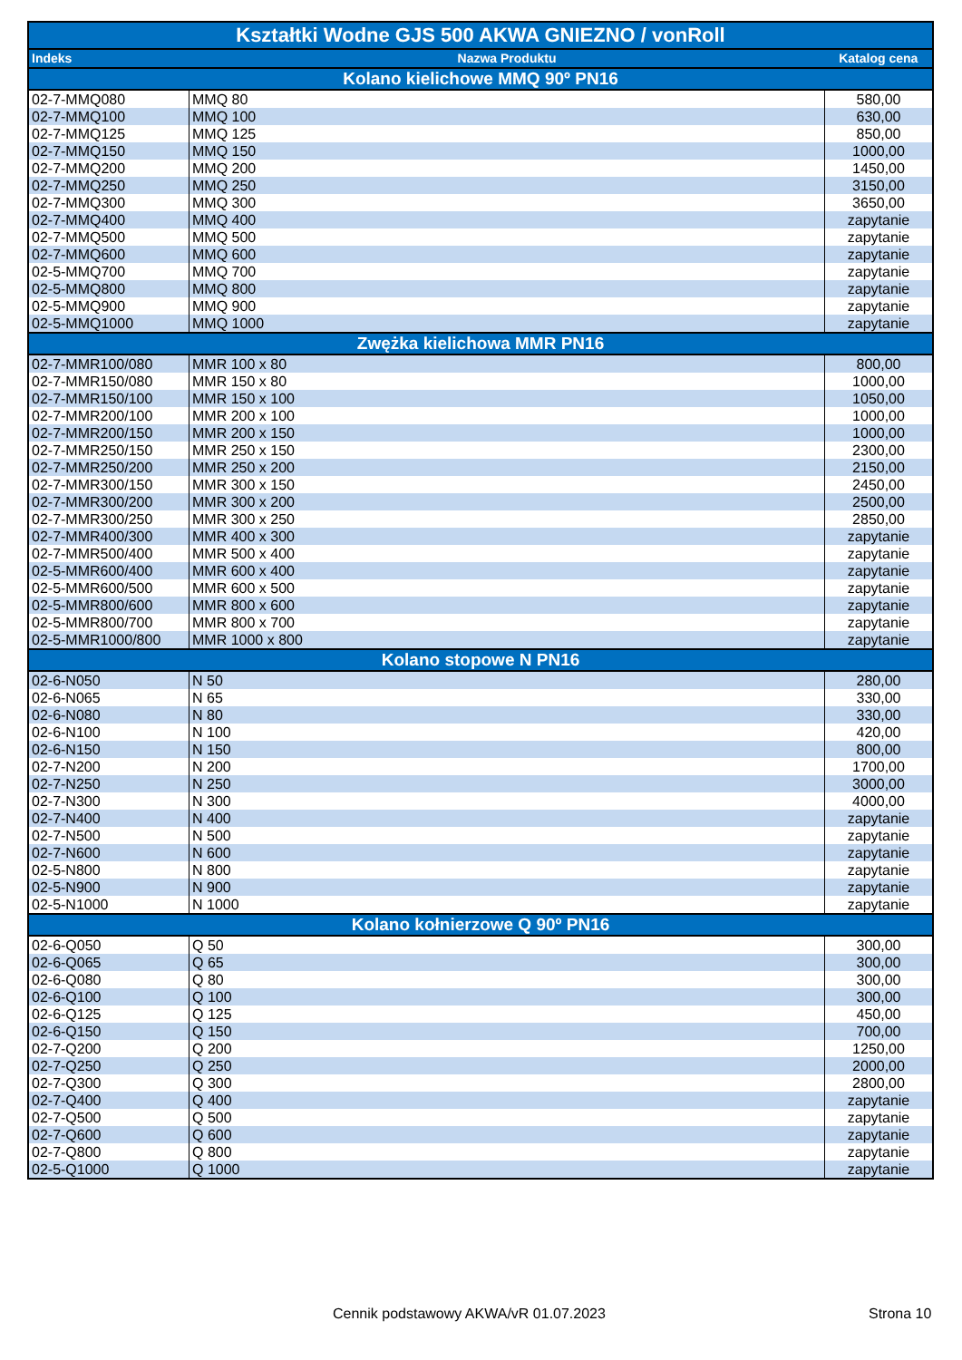| Kształtki Wodne GJS 500 AKWA GNIEZNO / vonRoll | | |
| --- | --- | --- |
| Indeks | Nazwa Produktu | Katalog cena |
| Kolano kielichowe MMQ 90º PN16 | | |
| 02-7-MMQ080 | MMQ 80 | 580,00 |
| 02-7-MMQ100 | MMQ 100 | 630,00 |
| 02-7-MMQ125 | MMQ 125 | 850,00 |
| 02-7-MMQ150 | MMQ 150 | 1000,00 |
| 02-7-MMQ200 | MMQ 200 | 1450,00 |
| 02-7-MMQ250 | MMQ 250 | 3150,00 |
| 02-7-MMQ300 | MMQ 300 | 3650,00 |
| 02-7-MMQ400 | MMQ 400 | zapytanie |
| 02-7-MMQ500 | MMQ 500 | zapytanie |
| 02-7-MMQ600 | MMQ 600 | zapytanie |
| 02-5-MMQ700 | MMQ 700 | zapytanie |
| 02-5-MMQ800 | MMQ 800 | zapytanie |
| 02-5-MMQ900 | MMQ 900 | zapytanie |
| 02-5-MMQ1000 | MMQ 1000 | zapytanie |
| Zwężka kielichowa MMR PN16 | | |
| 02-7-MMR100/080 | MMR 100 x 80 | 800,00 |
| 02-7-MMR150/080 | MMR 150 x 80 | 1000,00 |
| 02-7-MMR150/100 | MMR 150 x 100 | 1050,00 |
| 02-7-MMR200/100 | MMR 200 x 100 | 1000,00 |
| 02-7-MMR200/150 | MMR 200 x 150 | 1000,00 |
| 02-7-MMR250/150 | MMR 250 x 150 | 2300,00 |
| 02-7-MMR250/200 | MMR 250 x 200 | 2150,00 |
| 02-7-MMR300/150 | MMR 300 x 150 | 2450,00 |
| 02-7-MMR300/200 | MMR 300 x 200 | 2500,00 |
| 02-7-MMR300/250 | MMR 300 x 250 | 2850,00 |
| 02-7-MMR400/300 | MMR 400 x 300 | zapytanie |
| 02-7-MMR500/400 | MMR 500 x 400 | zapytanie |
| 02-5-MMR600/400 | MMR 600 x 400 | zapytanie |
| 02-5-MMR600/500 | MMR 600 x 500 | zapytanie |
| 02-5-MMR800/600 | MMR 800 x 600 | zapytanie |
| 02-5-MMR800/700 | MMR 800 x 700 | zapytanie |
| 02-5-MMR1000/800 | MMR 1000 x 800 | zapytanie |
| Kolano stopowe N PN16 | | |
| 02-6-N050 | N 50 | 280,00 |
| 02-6-N065 | N 65 | 330,00 |
| 02-6-N080 | N 80 | 330,00 |
| 02-6-N100 | N 100 | 420,00 |
| 02-6-N150 | N 150 | 800,00 |
| 02-7-N200 | N 200 | 1700,00 |
| 02-7-N250 | N 250 | 3000,00 |
| 02-7-N300 | N 300 | 4000,00 |
| 02-7-N400 | N 400 | zapytanie |
| 02-7-N500 | N 500 | zapytanie |
| 02-7-N600 | N 600 | zapytanie |
| 02-5-N800 | N 800 | zapytanie |
| 02-5-N900 | N 900 | zapytanie |
| 02-5-N1000 | N 1000 | zapytanie |
| Kolano kołnierzowe Q 90º PN16 | | |
| 02-6-Q050 | Q 50 | 300,00 |
| 02-6-Q065 | Q 65 | 300,00 |
| 02-6-Q080 | Q 80 | 300,00 |
| 02-6-Q100 | Q 100 | 300,00 |
| 02-6-Q125 | Q 125 | 450,00 |
| 02-6-Q150 | Q 150 | 700,00 |
| 02-7-Q200 | Q 200 | 1250,00 |
| 02-7-Q250 | Q 250 | 2000,00 |
| 02-7-Q300 | Q 300 | 2800,00 |
| 02-7-Q400 | Q 400 | zapytanie |
| 02-7-Q500 | Q 500 | zapytanie |
| 02-7-Q600 | Q 600 | zapytanie |
| 02-7-Q800 | Q 800 | zapytanie |
| 02-5-Q1000 | Q 1000 | zapytanie |
Cennik podstawowy AKWA/vR 01.07.2023
Strona 10